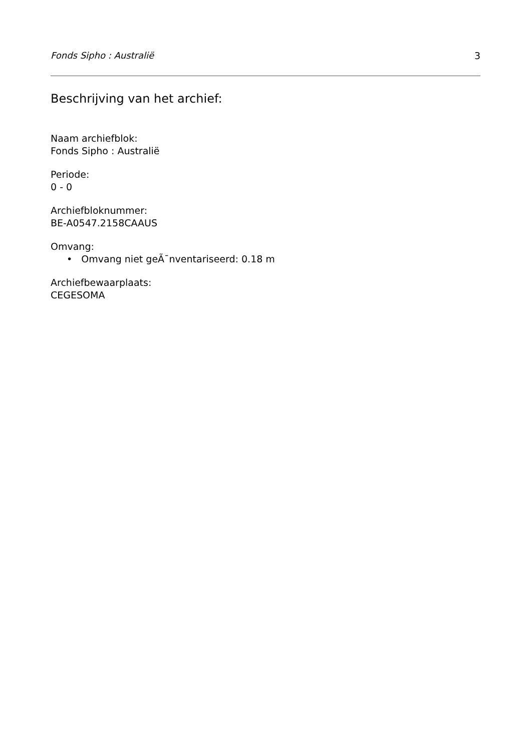Fonds Sipho : Australië 3
Beschrijving van het archief:
Naam archiefblok:
Fonds Sipho : Australië
Periode:
0 - 0
Archiefbloknummer:
BE-A0547.2158CAAUS
Omvang:
• Omvang niet geÃ¯nventariseerd: 0.18 m
Archiefbewaarplaats:
CEGESOMA